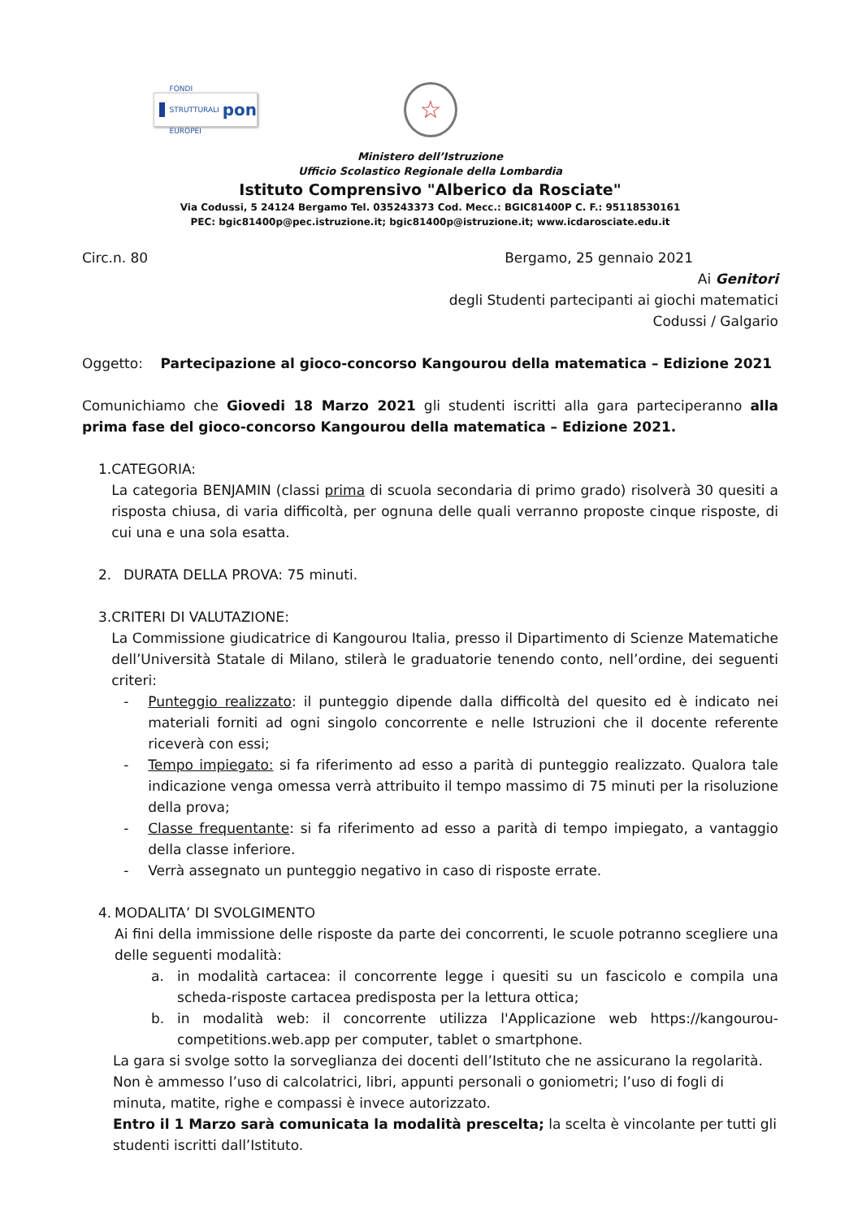FONDI STRUTTURALI EUROPEI pon
☆
Ministero dell’Istruzione
Ufficio Scolastico Regionale della Lombardia
Istituto Comprensivo "Alberico da Rosciate"
Via Codussi, 5 24124 Bergamo Tel. 035243373 Cod. Mecc.: BGIC81400P C. F.: 95118530161
PEC: bgic81400p@pec.istruzione.it; bgic81400p@istruzione.it; www.icdarosciate.edu.it
Circ.n. 80 Bergamo, 25 gennaio 2021
Ai Genitori
degli Studenti partecipanti ai giochi matematici
Codussi / Galgario
Oggetto: Partecipazione al gioco-concorso Kangourou della matematica – Edizione 2021
Comunichiamo che Giovedi 18 Marzo 2021 gli studenti iscritti alla gara parteciperanno alla prima fase del gioco-concorso Kangourou della matematica – Edizione 2021.
1. CATEGORIA:
La categoria BENJAMIN (classi prima di scuola secondaria di primo grado) risolverà 30 quesiti a risposta chiusa, di varia difficoltà, per ognuna delle quali verranno proposte cinque risposte, di cui una e una sola esatta.
2. DURATA DELLA PROVA: 75 minuti.
3. CRITERI DI VALUTAZIONE:
La Commissione giudicatrice di Kangourou Italia, presso il Dipartimento di Scienze Matematiche dell’Università Statale di Milano, stilerà le graduatorie tenendo conto, nell’ordine, dei seguenti criteri:
- Punteggio realizzato: il punteggio dipende dalla difficoltà del quesito ed è indicato nei materiali forniti ad ogni singolo concorrente e nelle Istruzioni che il docente referente riceverà con essi;
- Tempo impiegato: si fa riferimento ad esso a parità di punteggio realizzato. Qualora tale indicazione venga omessa verrà attribuito il tempo massimo di 75 minuti per la risoluzione della prova;
- Classe frequentante: si fa riferimento ad esso a parità di tempo impiegato, a vantaggio della classe inferiore.
- Verrà assegnato un punteggio negativo in caso di risposte errate.
4. MODALITA’ DI SVOLGIMENTO
Ai fini della immissione delle risposte da parte dei concorrenti, le scuole potranno scegliere una delle seguenti modalità:
a. in modalità cartacea: il concorrente legge i quesiti su un fascicolo e compila una scheda-risposte cartacea predisposta per la lettura ottica;
b. in modalità web: il concorrente utilizza l'Applicazione web https://kangourou-competitions.web.app per computer, tablet o smartphone.
La gara si svolge sotto la sorveglianza dei docenti dell’Istituto che ne assicurano la regolarità.
Non è ammesso l’uso di calcolatrici, libri, appunti personali o goniometri; l’uso di fogli di minuta, matite, righe e compassi è invece autorizzato.
Entro il 1 Marzo sarà comunicata la modalità prescelta; la scelta è vincolante per tutti gli studenti iscritti dall’Istituto.